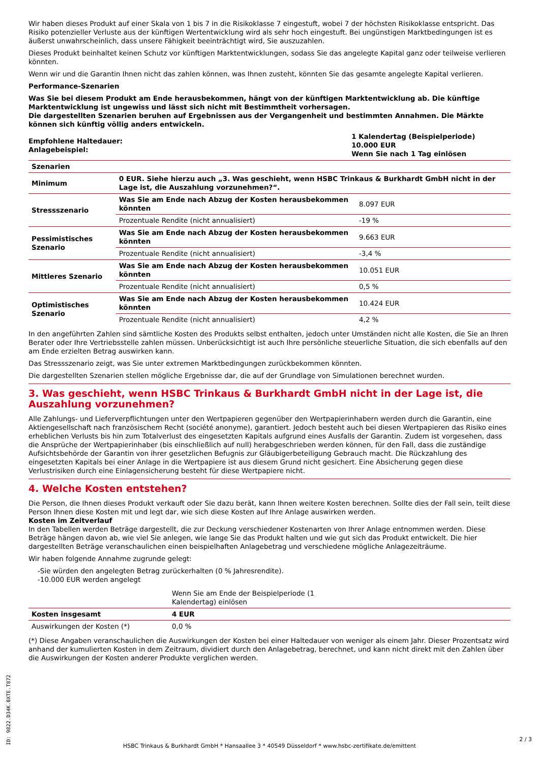Wir haben dieses Produkt auf einer Skala von 1 bis 7 in die Risikoklasse 7 eingestuft, wobei 7 der höchsten Risikoklasse entspricht. Das Risiko potenzieller Verluste aus der künftigen Wertentwicklung wird als sehr hoch eingestuft. Bei ungünstigen Marktbedingungen ist es äußerst unwahrscheinlich, dass unsere Fähigkeit beeinträchtigt wird, Sie auszuzahlen.
Dieses Produkt beinhaltet keinen Schutz vor künftigen Marktentwicklungen, sodass Sie das angelegte Kapital ganz oder teilweise verlieren könnten.
Wenn wir und die Garantin Ihnen nicht das zahlen können, was Ihnen zusteht, könnten Sie das gesamte angelegte Kapital verlieren.
Performance-Szenarien
Was Sie bei diesem Produkt am Ende herausbekommen, hängt von der künftigen Marktentwicklung ab. Die künftige Marktentwicklung ist ungewiss und lässt sich nicht mit Bestimmtheit vorhersagen.
Die dargestellten Szenarien beruhen auf Ergebnissen aus der Vergangenheit und bestimmten Annahmen. Die Märkte können sich künftig völlig anders entwickeln.
| Empfohlene Haltedauer: Anlagebeispiel: | 1 Kalendertag (Beispielperiode) 10.000 EUR Wenn Sie nach 1 Tag einlösen |
| Szenarien | | |
| Minimum | 0 EUR. Siehe hierzu auch „3. Was geschieht, wenn HSBC Trinkaus & Burkhardt GmbH nicht in der Lage ist, die Auszahlung vorzunehmen?“. | |
| Stressszenario | Was Sie am Ende nach Abzug der Kosten herausbekommen könnten | 8.097 EUR |
| | Prozentuale Rendite (nicht annualisiert) | -19 % |
| Pessimistisches Szenario | Was Sie am Ende nach Abzug der Kosten herausbekommen könnten | 9.663 EUR |
| | Prozentuale Rendite (nicht annualisiert) | -3,4 % |
| Mittleres Szenario | Was Sie am Ende nach Abzug der Kosten herausbekommen könnten | 10.051 EUR |
| | Prozentuale Rendite (nicht annualisiert) | 0,5 % |
| Optimistisches Szenario | Was Sie am Ende nach Abzug der Kosten herausbekommen könnten | 10.424 EUR |
| | Prozentuale Rendite (nicht annualisiert) | 4,2 % |
In den angeführten Zahlen sind sämtliche Kosten des Produkts selbst enthalten, jedoch unter Umständen nicht alle Kosten, die Sie an Ihren Berater oder Ihre Vertriebsstelle zahlen müssen. Unberücksichtigt ist auch Ihre persönliche steuerliche Situation, die sich ebenfalls auf den am Ende erzielten Betrag auswirken kann.
Das Stressszenario zeigt, was Sie unter extremen Marktbedingungen zurückbekommen könnten.
Die dargestellten Szenarien stellen mögliche Ergebnisse dar, die auf der Grundlage von Simulationen berechnet wurden.
3. Was geschieht, wenn HSBC Trinkaus & Burkhardt GmbH nicht in der Lage ist, die Auszahlung vorzunehmen?
Alle Zahlungs- und Lieferverpflichtungen unter den Wertpapieren gegenüber den Wertpapierinhabern werden durch die Garantin, eine Aktiengesellschaft nach französischem Recht (société anonyme), garantiert. Jedoch besteht auch bei diesen Wertpapieren das Risiko eines erheblichen Verlusts bis hin zum Totalverlust des eingesetzten Kapitals aufgrund eines Ausfalls der Garantin. Zudem ist vorgesehen, dass die Ansprüche der Wertpapierinhaber (bis einschließlich auf null) herabgeschrieben werden können, für den Fall, dass die zuständige Aufsichtsbehörde der Garantin von ihrer gesetzlichen Befugnis zur Gläubigerbeteiligung Gebrauch macht. Die Rückzahlung des eingesetzten Kapitals bei einer Anlage in die Wertpapiere ist aus diesem Grund nicht gesichert. Eine Absicherung gegen diese Verlustrisiken durch eine Einlagensicherung besteht für diese Wertpapiere nicht.
4. Welche Kosten entstehen?
Die Person, die Ihnen dieses Produkt verkauft oder Sie dazu berät, kann Ihnen weitere Kosten berechnen. Sollte dies der Fall sein, teilt diese Person Ihnen diese Kosten mit und legt dar, wie sich diese Kosten auf Ihre Anlage auswirken werden.
Kosten im Zeitverlauf
In den Tabellen werden Beträge dargestellt, die zur Deckung verschiedener Kostenarten von Ihrer Anlage entnommen werden. Diese Beträge hängen davon ab, wie viel Sie anlegen, wie lange Sie das Produkt halten und wie gut sich das Produkt entwickelt. Die hier dargestellten Beträge veranschaulichen einen beispielhaften Anlagebetrag und verschiedene mögliche Anlagezeiträume.
Wir haben folgende Annahme zugrunde gelegt:
-Sie würden den angelegten Betrag zurückerhalten (0 % Jahresrendite).
-10.000 EUR werden angelegt
| | Wenn Sie am Ende der Beispielperiode (1 Kalendertag) einlösen |
| Kosten insgesamt | 4 EUR |
| Auswirkungen der Kosten (*) | 0,0 % |
(*) Diese Angaben veranschaulichen die Auswirkungen der Kosten bei einer Haltedauer von weniger als einem Jahr. Dieser Prozentsatz wird anhand der kumulierten Kosten in dem Zeitraum, dividiert durch den Anlagebetrag, berechnet, und kann nicht direkt mit den Zahlen über die Auswirkungen der Kosten anderer Produkte verglichen werden.
ID: 9822.D34K.0XTE.T872 HSBC Trinkaus & Burkhardt GmbH * Hansaallee 3 * 40549 Düsseldorf * www.hsbc-zertifikate.de/emittent
2 / 3